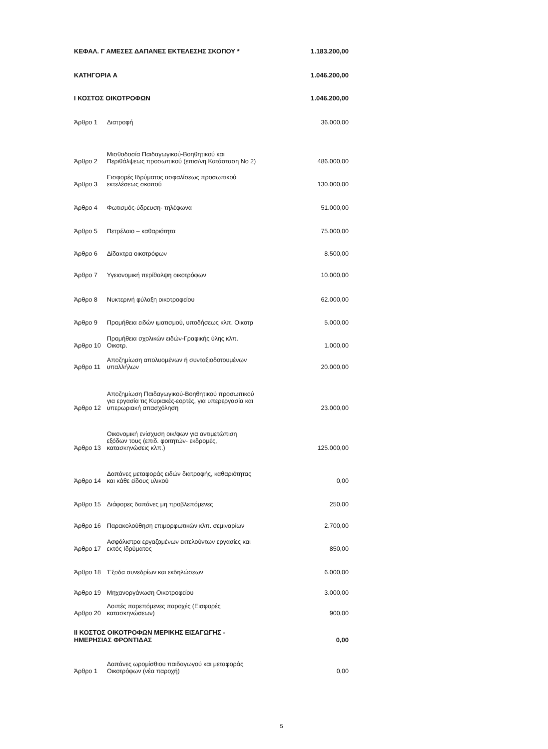| ΚΕΦΑΛ. Γ ΑΜΕΣΕΣ ΔΑΠΑΝΕΣ ΕΚΤΕΛΕΣΗΣ ΣΚΟΠΟΥ * | | 1.183.200,00 |
| ΚΑΤΗΓΟΡΙΑ Α | | 1.046.200,00 |
| Ι ΚΟΣΤΟΣ ΟΙΚΟΤΡΟΦΩΝ | | 1.046.200,00 |
| Άρθρο 1 | Διατροφή | 36.000,00 |
| Άρθρο 2 | Μισθοδοσία Παιδαγωγικού-Βοηθητικού και Περιθάλψεως προσωπικού (επισ/νη Κατάσταση Νο 2) | 486.000,00 |
| Άρθρο 3 | Εισφορές Ιδρύματος ασφαλίσεως προσωπικού εκτελέσεως σκοπού | 130.000,00 |
| Άρθρο 4 | Φωτισμός-ύδρευση- τηλέφωνα | 51.000,00 |
| Άρθρο 5 | Πετρέλαιο – καθαριότητα | 75.000,00 |
| Άρθρο 6 | Δίδακτρα οικοτρόφων | 8.500,00 |
| Άρθρο 7 | Υγειονομική περίθαλψη οικοτρόφων | 10.000,00 |
| Άρθρο 8 | Νυκτερινή φύλαξη οικοτροφείου | 62.000,00 |
| Άρθρο 9 | Προμήθεια ειδών ιματισμού, υποδήσεως κλπ. Οικοτρ | 5.000,00 |
| Άρθρο 10 | Προμήθεια σχολικών ειδών-Γραφικής ύλης κλπ. Οικοτρ. | 1.000,00 |
| Άρθρο 11 | Αποζημίωση απολυομένων ή συνταξιοδοτουμένων υπαλλήλων | 20.000,00 |
| Άρθρο 12 | Αποζημίωση Παιδαγωγικού-Βοηθητικού προσωπικού για εργασία τις Κυριακές-εορτές, για υπερεργασία και υπερωριακή απασχόληση | 23.000,00 |
| Άρθρο 13 | Οικονομική ενίσχυση οικ/φων για αντιμετώπιση εξόδων τους (επιδ. φοιτητών- εκδρομές, κατασκηνώσεις κλπ.) | 125.000,00 |
| Άρθρο 14 | Δαπάνες μεταφοράς ειδών διατροφής, καθαριότητας και κάθε είδους υλικού | 0,00 |
| Άρθρο 15 | Διάφορες δαπάνες μη προβλεπόμενες | 250,00 |
| Άρθρο 16 | Παρακολούθηση επιμορφωτικών κλπ. σεμιναρίων | 2.700,00 |
| Άρθρο 17 | Ασφάλιστρα εργαζομένων εκτελούντων εργασίες και εκτός Ιδρύματος | 850,00 |
| Άρθρο 18 | Έξοδα συνεδρίων και εκδηλώσεων | 6.000,00 |
| Άρθρο 19 | Μηχανοργάνωση Οικοτροφείου | 3.000,00 |
| Αρθρο 20 | Λοιπές παρεπόμενες παροχές (Εισφορές κατασκηνώσεων) | 900,00 |
| ΙΙ ΚΟΣΤΟΣ ΟΙΚΟΤΡΟΦΩΝ ΜΕΡΙΚΗΣ ΕΙΣΑΓΩΓΗΣ - ΗΜΕΡΗΣΙΑΣ ΦΡΟΝΤΙΔΑΣ | | 0,00 |
| Άρθρο 1 | Δαπάνες ωρομίσθιου παιδαγωγού και μεταφοράς Οικοτρόφων (νέα παροχή) | 0,00 |
5